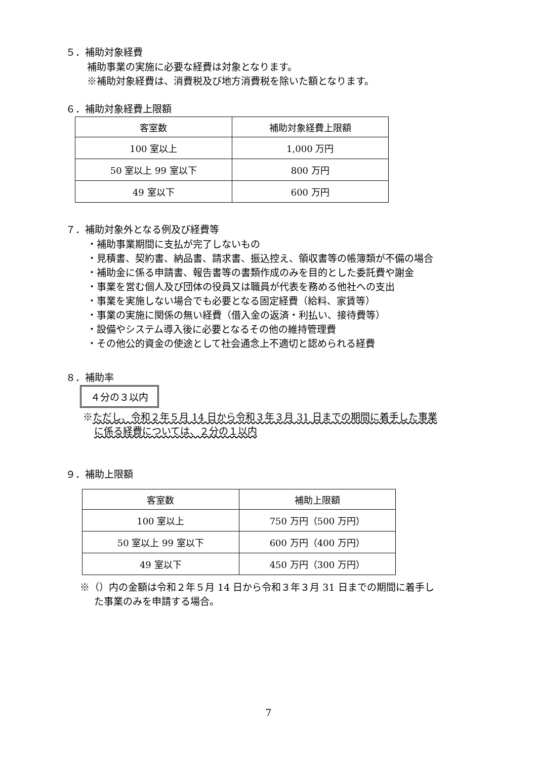５．補助対象経費
補助事業の実施に必要な経費は対象となります。
※補助対象経費は、消費税及び地方消費税を除いた額となります。
６．補助対象経費上限額
| 客室数 | 補助対象経費上限額 |
| --- | --- |
| 100 室以上 | 1,000 万円 |
| 50 室以上 99 室以下 | 800 万円 |
| 49 室以下 | 600 万円 |
７．補助対象外となる例及び経費等
・補助事業期間に支払が完了しないもの
・見積書、契約書、納品書、請求書、振込控え、領収書等の帳簿類が不備の場合
・補助金に係る申請書、報告書等の書類作成のみを目的とした委託費や謝金
・事業を営む個人及び団体の役員又は職員が代表を務める他社への支出
・事業を実施しない場合でも必要となる固定経費（給料、家賃等）
・事業の実施に関係の無い経費（借入金の返済・利払い、接待費等）
・設備やシステム導入後に必要となるその他の維持管理費
・その他公的資金の使途として社会通念上不適切と認められる経費
８．補助率
４分の３以内
※ただし、令和２年５月 14 日から令和３年３月 31 日までの期間に着手した事業
に係る経費については、２分の１以内
９．補助上限額
| 客室数 | 補助上限額 |
| --- | --- |
| 100 室以上 | 750 万円（500 万円） |
| 50 室以上 99 室以下 | 600 万円（400 万円） |
| 49 室以下 | 450 万円（300 万円） |
※（）内の金額は令和２年５月 14 日から令和３年３月 31 日までの期間に着手し
た事業のみを申請する場合。
7